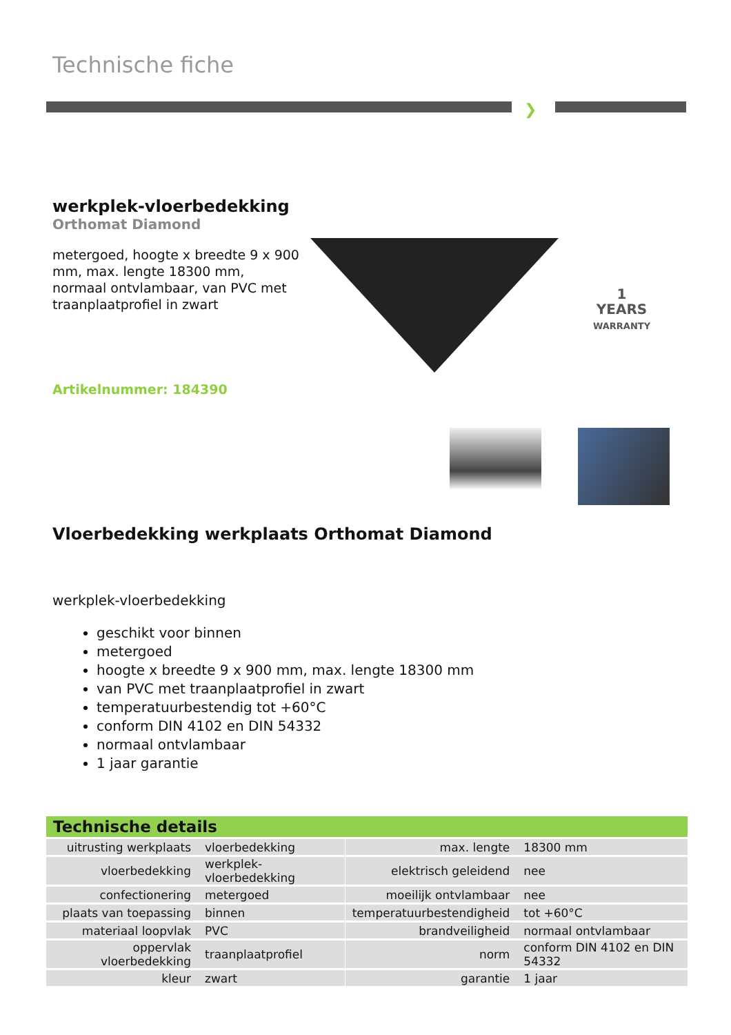Technische fiche
❯
werkplek-vloerbedekking
Orthomat Diamond
metergoed, hoogte x breedte 9 x 900 mm, max. lengte 18300 mm, normaal ontvlambaar, van PVC met traanplaatprofiel in zwart
Artikelnummer: 184390
1
YEARS
WARRANTY
Vloerbedekking werkplaats Orthomat Diamond
werkplek-vloerbedekking
geschikt voor binnen
metergoed
hoogte x breedte 9 x 900 mm, max. lengte 18300 mm
van PVC met traanplaatprofiel in zwart
temperatuurbestendig tot +60°C
conform DIN 4102 en DIN 54332
normaal ontvlambaar
1 jaar garantie
Technische details
| uitrusting werkplaats | vloerbedekking | | max. lengte | 18300 mm |
| vloerbedekking | werkplek-vloerbedekking | | elektrisch geleidend | nee |
| confectionering | metergoed | | moeilijk ontvlambaar | nee |
| plaats van toepassing | binnen | | temperatuurbestendigheid | tot +60°C |
| materiaal loopvlak | PVC | | brandveiligheid | normaal ontvlambaar |
| oppervlak vloerbedekking | traanplaatprofiel | | norm | conform DIN 4102 en DIN 54332 |
| kleur | zwart | | garantie | 1 jaar |